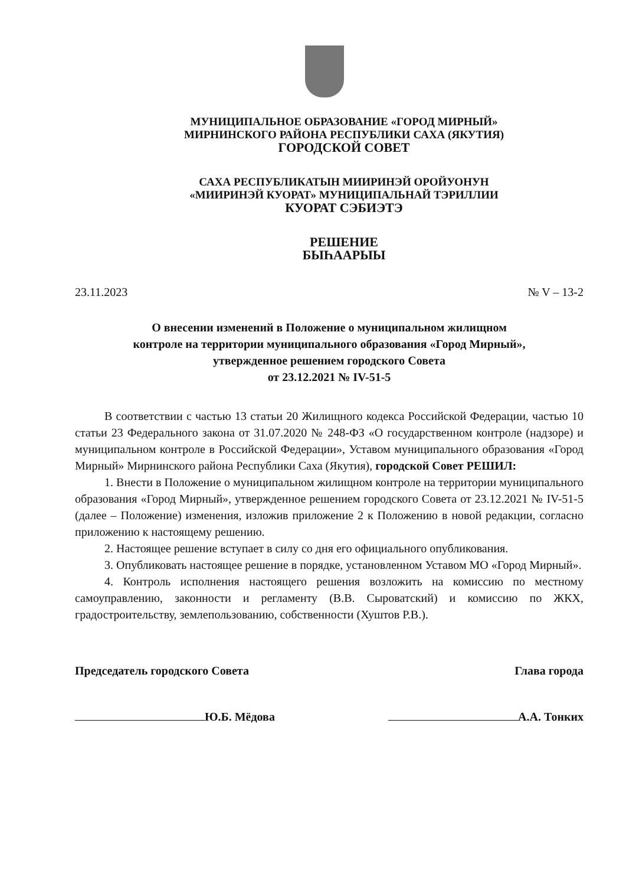МУНИЦИПАЛЬНОЕ ОБРАЗОВАНИЕ «ГОРОД МИРНЫЙ»
МИРНИНСКОГО РАЙОНА РЕСПУБЛИКИ САХА (ЯКУТИЯ)
ГОРОДСКОЙ СОВЕТ
САХА РЕСПУБЛИКАТЫН МИИРИНЭЙ ОРОЙУОНУН
«МИИРИНЭЙ КУОРАТ» МУНИЦИПАЛЬНАЙ ТЭРИЛЛИИ
КУОРАТ СЭБИЭТЭ
РЕШЕНИЕ
БЫҺААРЫЫ
23.11.2023 № V – 13-2
О внесении изменений в Положение о муниципальном жилищном
контроле на территории муниципального образования «Город Мирный»,
утвержденное решением городского Совета
от 23.12.2021 № IV-51-5
В соответствии с частью 13 статьи 20 Жилищного кодекса Российской Федерации, частью 10 статьи 23 Федерального закона от 31.07.2020 № 248-ФЗ «О государственном контроле (надзоре) и муниципальном контроле в Российской Федерации», Уставом муниципального образования «Город Мирный» Мирнинского района Республики Саха (Якутия), городской Совет РЕШИЛ:
1. Внести в Положение о муниципальном жилищном контроле на территории муниципального образования «Город Мирный», утвержденное решением городского Совета от 23.12.2021 № IV-51-5 (далее – Положение) изменения, изложив приложение 2 к Положению в новой редакции, согласно приложению к настоящему решению.
2. Настоящее решение вступает в силу со дня его официального опубликования.
3. Опубликовать настоящее решение в порядке, установленном Уставом МО «Город Мирный».
4. Контроль исполнения настоящего решения возложить на комиссию по местному самоуправлению, законности и регламенту (В.В. Сыроватский) и комиссию по ЖКХ, градостроительству, землепользованию, собственности (Хуштов Р.В.).
Председатель городского Совета Глава города
Ю.Б. Мёдова А.А. Тонких